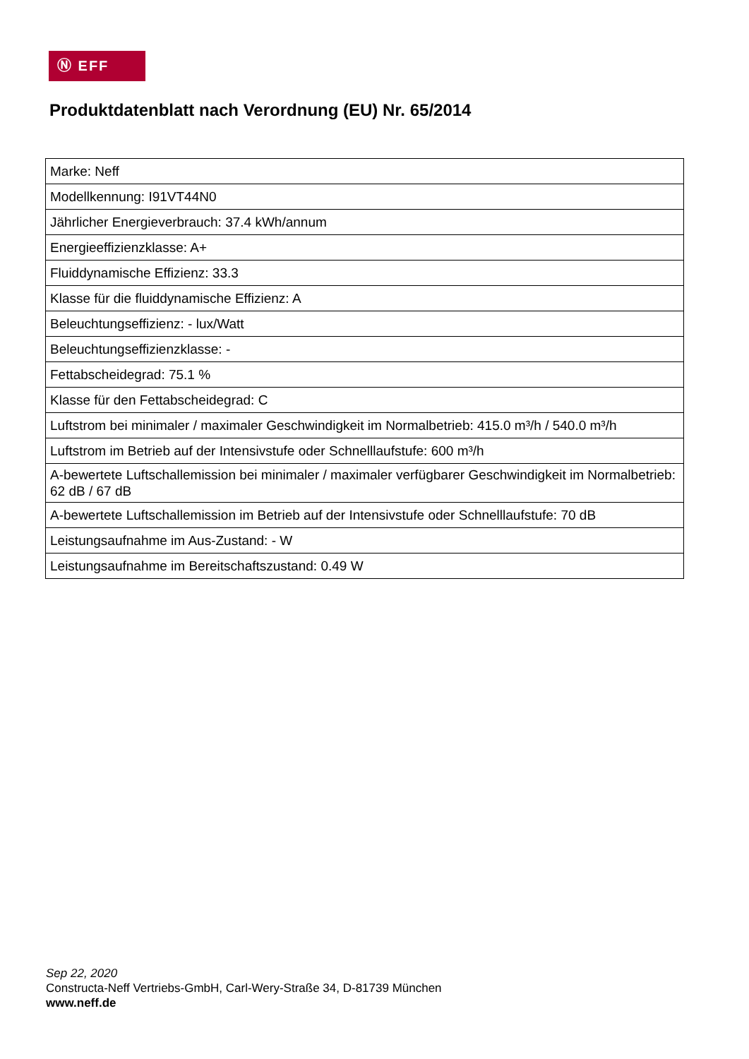Ⓝ EFF
Produktdatenblatt nach Verordnung (EU) Nr. 65/2014
| Marke: Neff |
| Modellkennung: I91VT44N0 |
| Jährlicher Energieverbrauch: 37.4 kWh/annum |
| Energieeffizienzklasse: A+ |
| Fluiddynamische Effizienz: 33.3 |
| Klasse für die fluiddynamische Effizienz: A |
| Beleuchtungseffizienz: - lux/Watt |
| Beleuchtungseffizienzklasse: - |
| Fettabscheidegrad: 75.1 % |
| Klasse für den Fettabscheidegrad: C |
| Luftstrom bei minimaler / maximaler Geschwindigkeit im Normalbetrieb: 415.0 m³/h / 540.0 m³/h |
| Luftstrom im Betrieb auf der Intensivstufe oder Schnelllaufstufe: 600 m³/h |
| A-bewertete Luftschallemission bei minimaler / maximaler verfügbarer Geschwindigkeit im Normalbetrieb: 62 dB / 67 dB |
| A-bewertete Luftschallemission im Betrieb auf der Intensivstufe oder Schnelllaufstufe: 70 dB |
| Leistungsaufnahme im Aus-Zustand: - W |
| Leistungsaufnahme im Bereitschaftszustand: 0.49 W |
Sep 22, 2020
Constructa-Neff Vertriebs-GmbH, Carl-Wery-Straße 34, D-81739 München
www.neff.de